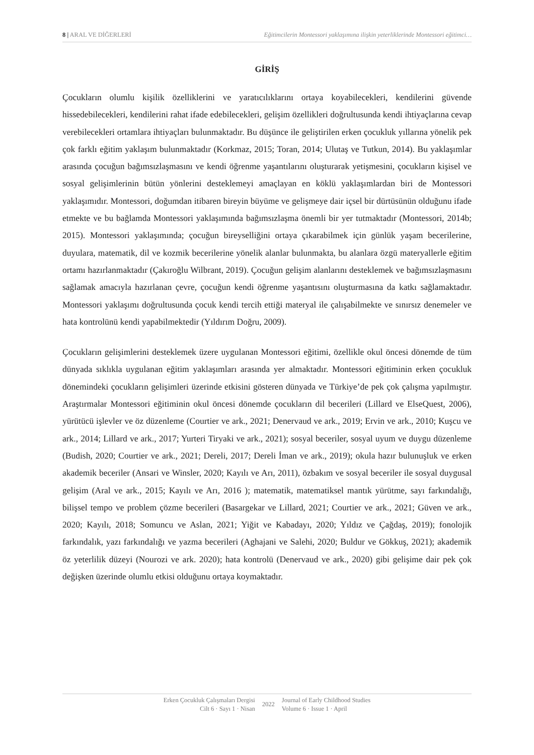8 | ARAL VE DİĞERLERİ Eğitimcilerin Montessori yaklaşımına ilişkin yeterliklerinde Montessori eğitimci…
GİRİŞ
Çocukların olumlu kişilik özelliklerini ve yaratıcılıklarını ortaya koyabilecekleri, kendilerini güvende hissedebilecekleri, kendilerini rahat ifade edebilecekleri, gelişim özellikleri doğrultusunda kendi ihtiyaçlarına cevap verebilecekleri ortamlara ihtiyaçları bulunmaktadır. Bu düşünce ile geliştirilen erken çocukluk yıllarına yönelik pek çok farklı eğitim yaklaşım bulunmaktadır (Korkmaz, 2015; Toran, 2014; Ulutaş ve Tutkun, 2014). Bu yaklaşımlar arasında çocuğun bağımsızlaşmasını ve kendi öğrenme yaşantılarını oluşturarak yetişmesini, çocukların kişisel ve sosyal gelişimlerinin bütün yönlerini desteklemeyi amaçlayan en köklü yaklaşımlardan biri de Montessori yaklaşımıdır. Montessori, doğumdan itibaren bireyin büyüme ve gelişmeye dair içsel bir dürtüsünün olduğunu ifade etmekte ve bu bağlamda Montessori yaklaşımında bağımsızlaşma önemli bir yer tutmaktadır (Montessori, 2014b; 2015). Montessori yaklaşımında; çocuğun bireyselliğini ortaya çıkarabilmek için günlük yaşam becerilerine, duyulara, matematik, dil ve kozmik becerilerine yönelik alanlar bulunmakta, bu alanlara özgü materyallerle eğitim ortamı hazırlanmaktadır (Çakıroğlu Wilbrant, 2019). Çocuğun gelişim alanlarını desteklemek ve bağımsızlaşmasını sağlamak amacıyla hazırlanan çevre, çocuğun kendi öğrenme yaşantısını oluşturmasına da katkı sağlamaktadır. Montessori yaklaşımı doğrultusunda çocuk kendi tercih ettiği materyal ile çalışabilmekte ve sınırsız denemeler ve hata kontrolünü kendi yapabilmektedir (Yıldırım Doğru, 2009).
Çocukların gelişimlerini desteklemek üzere uygulanan Montessori eğitimi, özellikle okul öncesi dönemde de tüm dünyada sıklıkla uygulanan eğitim yaklaşımları arasında yer almaktadır. Montessori eğitiminin erken çocukluk dönemindeki çocukların gelişimleri üzerinde etkisini gösteren dünyada ve Türkiye’de pek çok çalışma yapılmıştır. Araştırmalar Montessori eğitiminin okul öncesi dönemde çocukların dil becerileri (Lillard ve ElseQuest, 2006), yürütücü işlevler ve öz düzenleme (Courtier ve ark., 2021; Denervaud ve ark., 2019; Ervin ve ark., 2010; Kuşcu ve ark., 2014; Lillard ve ark., 2017; Yurteri Tiryaki ve ark., 2021); sosyal beceriler, sosyal uyum ve duygu düzenleme (Budish, 2020; Courtier ve ark., 2021; Dereli, 2017; Dereli İman ve ark., 2019); okula hazır bulunuşluk ve erken akademik beceriler (Ansari ve Winsler, 2020; Kayılı ve Arı, 2011), özbakım ve sosyal beceriler ile sosyal duygusal gelişim (Aral ve ark., 2015; Kayılı ve Arı, 2016 ); matematik, matematiksel mantık yürütme, sayı farkındalığı, bilişsel tempo ve problem çözme becerileri (Basargekar ve Lillard, 2021; Courtier ve ark., 2021; Güven ve ark., 2020; Kayılı, 2018; Somuncu ve Aslan, 2021; Yiğit ve Kabadayı, 2020; Yıldız ve Çağdaş, 2019); fonolojik farkındalık, yazı farkındalığı ve yazma becerileri (Aghajani ve Salehi, 2020; Buldur ve Gökkuş, 2021); akademik öz yeterlilik düzeyi (Nourozi ve ark. 2020); hata kontrolü (Denervaud ve ark., 2020) gibi gelişime dair pek çok değişken üzerinde olumlu etkisi olduğunu ortaya koymaktadır.
Erken Çocukluk Çalışmaları Dergisi
Cilt 6 · Sayı 1 · Nisan
2022
Journal of Early Childhood Studies
Volume 6 · Issue 1 · April